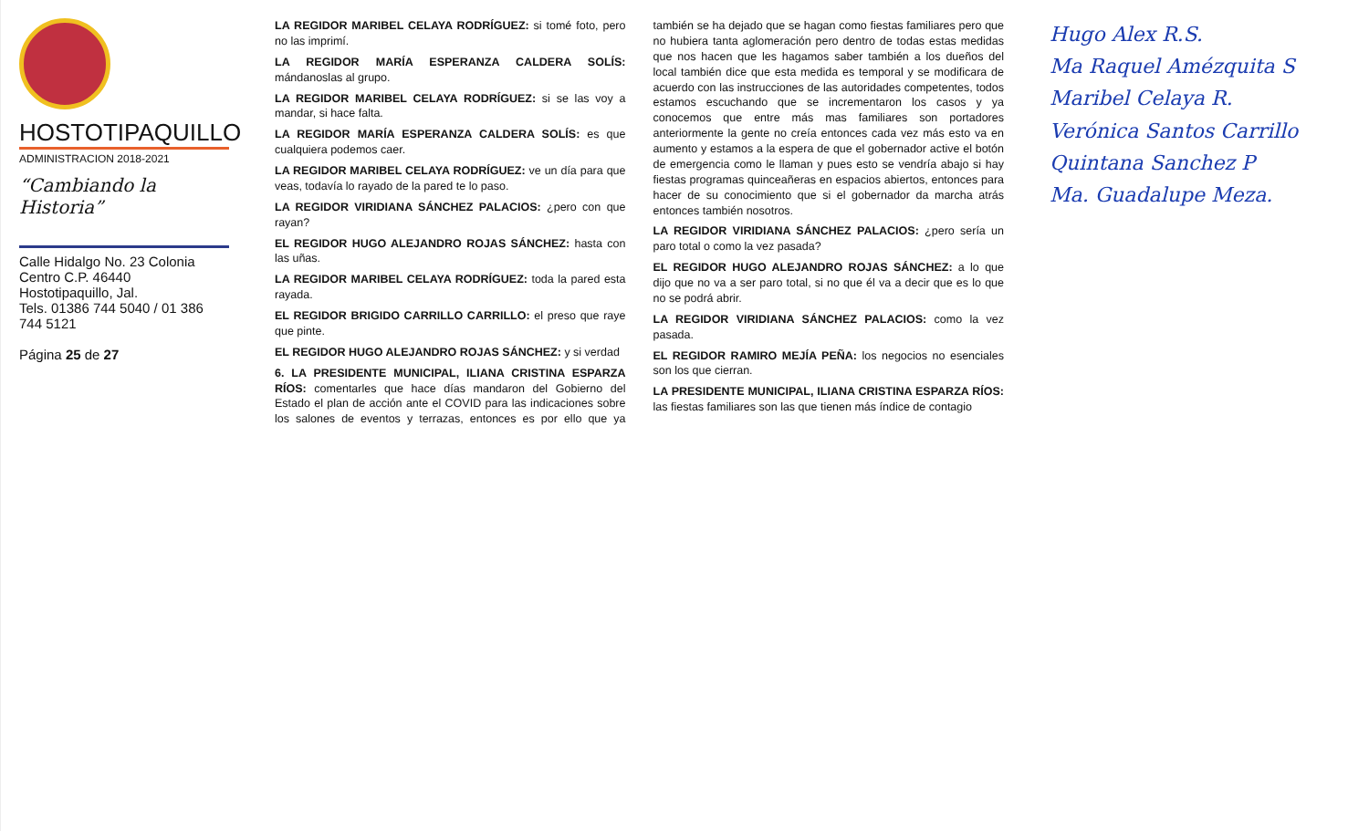HOSTOTIPAQUILLO
ADMINISTRACION 2018-2021
“Cambiando la Historia”
Calle Hidalgo No. 23 Colonia Centro C.P. 46440
Hostotipaquillo, Jal.
Tels. 01386 744 5040 / 01 386 744 5121
Página 25 de 27
LA REGIDOR MARIBEL CELAYA RODRÍGUEZ: si tomé foto, pero no las imprimí.
LA REGIDOR MARÍA ESPERANZA CALDERA SOLÍS: mándanoslas al grupo.
LA REGIDOR MARIBEL CELAYA RODRÍGUEZ: si se las voy a mandar, si hace falta.
LA REGIDOR MARÍA ESPERANZA CALDERA SOLÍS: es que cualquiera podemos caer.
LA REGIDOR MARIBEL CELAYA RODRÍGUEZ: ve un día para que veas, todavía lo rayado de la pared te lo paso.
LA REGIDOR VIRIDIANA SÁNCHEZ PALACIOS: ¿pero con que rayan?
EL REGIDOR HUGO ALEJANDRO ROJAS SÁNCHEZ: hasta con las uñas.
LA REGIDOR MARIBEL CELAYA RODRÍGUEZ: toda la pared esta rayada.
EL REGIDOR BRIGIDO CARRILLO CARRILLO: el preso que raye que pinte.
EL REGIDOR HUGO ALEJANDRO ROJAS SÁNCHEZ: y si verdad
6. LA PRESIDENTE MUNICIPAL, ILIANA CRISTINA ESPARZA RÍOS: comentarles que hace días mandaron del Gobierno del Estado el plan de acción ante el COVID para las indicaciones sobre los salones de eventos y terrazas, entonces es por ello que ya también se ha dejado que se hagan como fiestas familiares pero que no hubiera tanta aglomeración pero dentro de todas estas medidas que nos hacen que les hagamos saber también a los dueños del local también dice que esta medida es temporal y se modificara de acuerdo con las instrucciones de las autoridades competentes, todos estamos escuchando que se incrementaron los casos y ya conocemos que entre más mas familiares son portadores anteriormente la gente no creía entonces cada vez más esto va en aumento y estamos a la espera de que el gobernador active el botón de emergencia como le llaman y pues esto se vendría abajo si hay fiestas programas quinceañeras en espacios abiertos, entonces para hacer de su conocimiento que si el gobernador da marcha atrás entonces también nosotros.
LA REGIDOR VIRIDIANA SÁNCHEZ PALACIOS: ¿pero sería un paro total o como la vez pasada?
EL REGIDOR HUGO ALEJANDRO ROJAS SÁNCHEZ: a lo que dijo que no va a ser paro total, si no que él va a decir que es lo que no se podrá abrir.
LA REGIDOR VIRIDIANA SÁNCHEZ PALACIOS: como la vez pasada.
EL REGIDOR RAMIRO MEJÍA PEÑA: los negocios no esenciales son los que cierran.
LA PRESIDENTE MUNICIPAL, ILIANA CRISTINA ESPARZA RÍOS: las fiestas familiares son las que tienen más índice de contagio
Hugo Alex R.S.
Ma Raquel Amézquita S
Maribel Celaya R.
Verónica Santos Carrillo
Quintana Sanchez P
Ma. Guadalupe Meza.